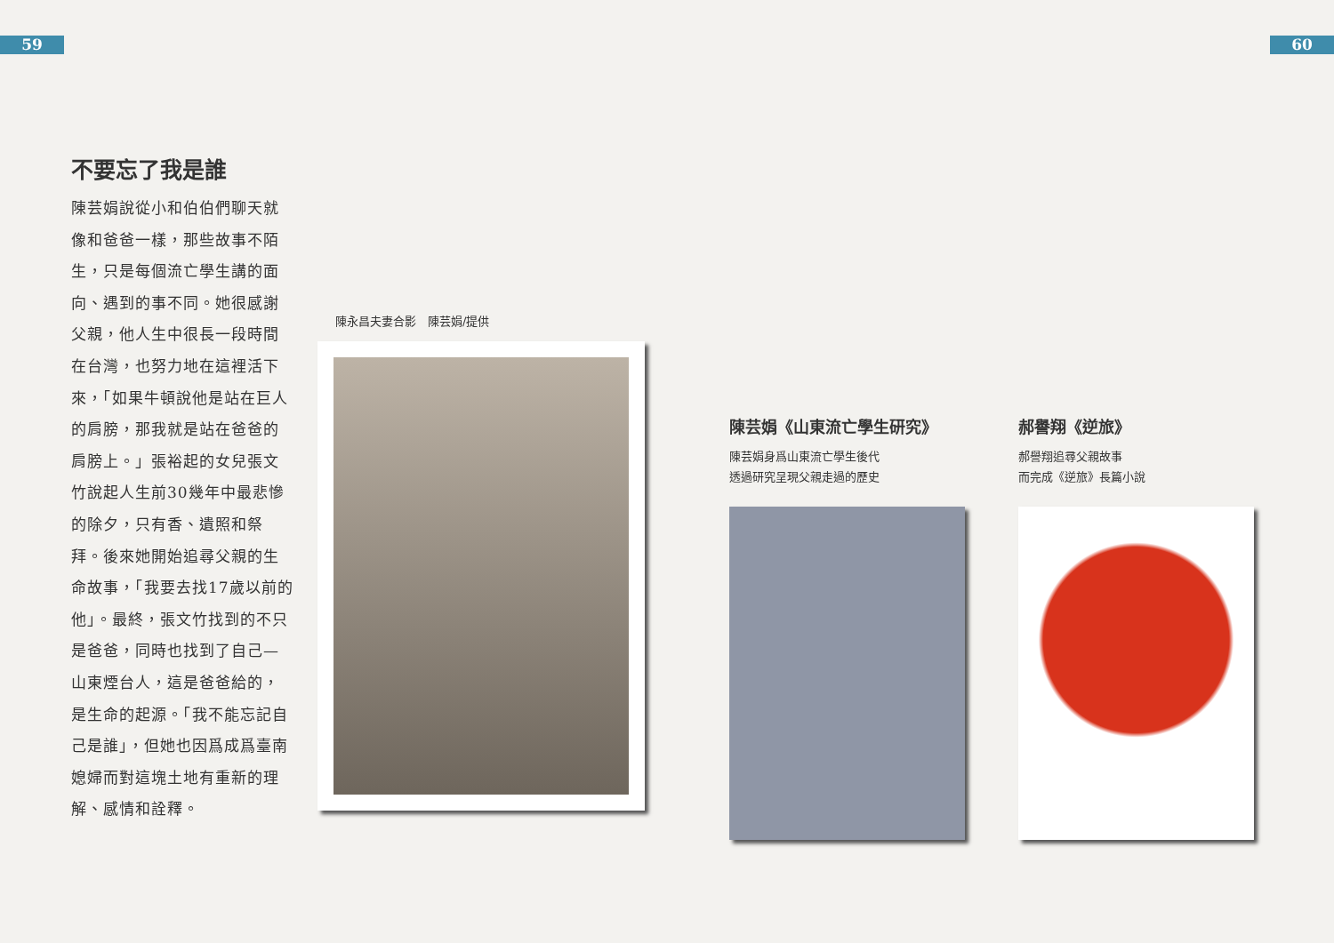59 60
不要忘了我是誰
陳芸娟說從小和伯伯們聊天就像和爸爸一樣，那些故事不陌生，只是每個流亡學生講的面向、遇到的事不同。她很感謝父親，他人生中很長一段時間在台灣，也努力地在這裡活下來，「如果牛頓說他是站在巨人的肩膀，那我就是站在爸爸的肩膀上。」張裕起的女兒張文竹說起人生前30幾年中最悲慘的除夕，只有香、遺照和祭拜。後來她開始追尋父親的生命故事，「我要去找17歲以前的他」。最終，張文竹找到的不只是爸爸，同時也找到了自己—山東煙台人，這是爸爸給的，是生命的起源。「我不能忘記自己是誰」，但她也因爲成爲臺南媳婦而對這塊土地有重新的理解、感情和詮釋。
陳永昌夫妻合影　陳芸娟/提供
陳芸娟《山東流亡學生研究》
陳芸娟身爲山東流亡學生後代
透過研究呈現父親走過的歷史
郝譽翔《逆旅》
郝譽翔追尋父親故事
而完成《逆旅》長篇小說